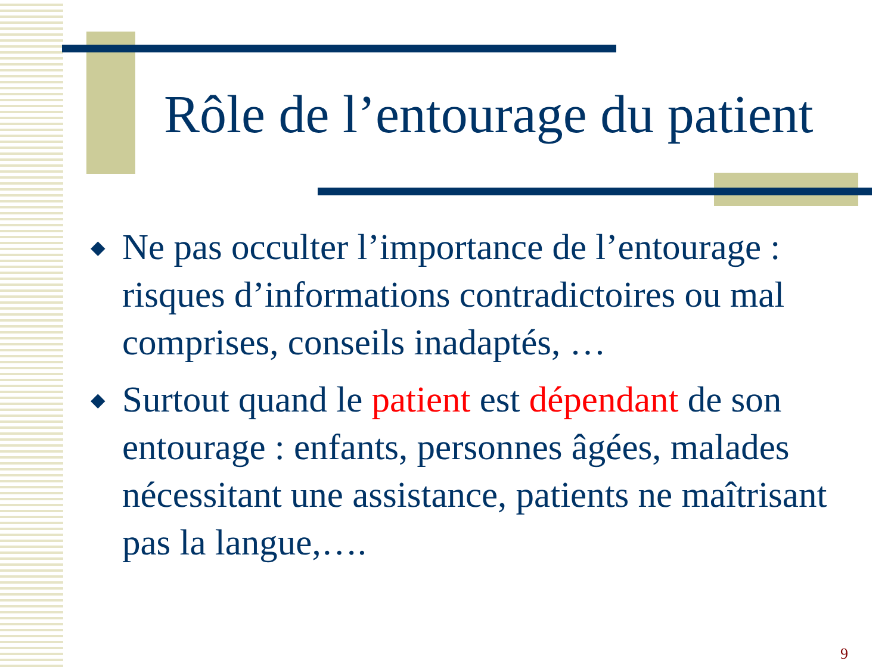Rôle de l’entourage du patient
◆ Ne pas occulter l’importance de l’entourage : risques d’informations contradictoires ou mal comprises, conseils inadaptés, …
◆ Surtout quand le patient est dépendant de son entourage : enfants, personnes âgées, malades nécessitant une assistance, patients ne maîtrisant pas la langue,….
9